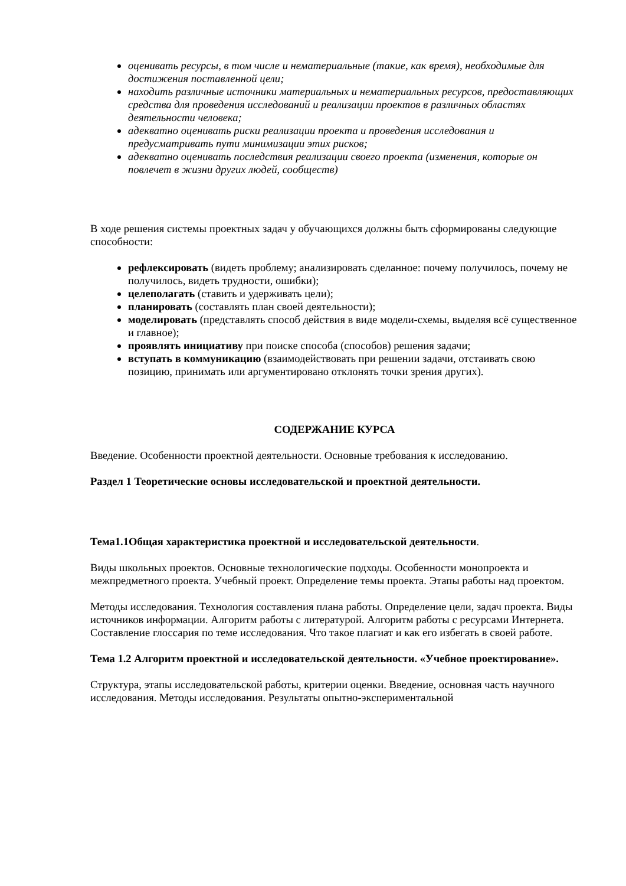оценивать ресурсы, в том числе и нематериальные (такие, как время), необходимые для достижения поставленной цели;
находить различные источники материальных и нематериальных ресурсов, предоставляющих средства для проведения исследований и реализации проектов в различных областях деятельности человека;
адекватно оценивать риски реализации проекта и проведения исследования и предусматривать пути минимизации этих рисков;
адекватно оценивать последствия реализации своего проекта (изменения, которые он повлечет в жизни других людей, сообществ)
В ходе решения системы проектных задач у обучающихся должны быть сформированы следующие способности:
рефлексировать (видеть проблему; анализировать сделанное: почему получилось, почему не получилось, видеть трудности, ошибки);
целеполагать (ставить и удерживать цели);
планировать (составлять план своей деятельности);
моделировать (представлять способ действия в виде модели-схемы, выделяя всё существенное и главное);
проявлять инициативу при поиске способа (способов) решения задачи;
вступать в коммуникацию (взаимодействовать при решении задачи, отстаивать свою позицию, принимать или аргументировано отклонять точки зрения других).
СОДЕРЖАНИЕ КУРСА
Введение. Особенности проектной деятельности. Основные требования к исследованию.
Раздел 1 Теоретические основы исследовательской и проектной деятельности.
Тема1.1Общая характеристика проектной и исследовательской деятельности.
Виды школьных проектов. Основные технологические подходы. Особенности монопроекта и межпредметного проекта. Учебный проект. Определение темы проекта. Этапы работы над проектом.
Методы исследования. Технология составления плана работы. Определение цели, задач проекта. Виды источников информации. Алгоритм работы с литературой. Алгоритм работы с ресурсами Интернета. Составление глоссария по теме исследования. Что такое плагиат и как его избегать в своей работе.
Тема 1.2 Алгоритм проектной и исследовательской деятельности. «Учебное проектирование».
Структура, этапы исследовательской работы, критерии оценки. Введение, основная часть научного исследования. Методы исследования. Результаты опытно-экспериментальной